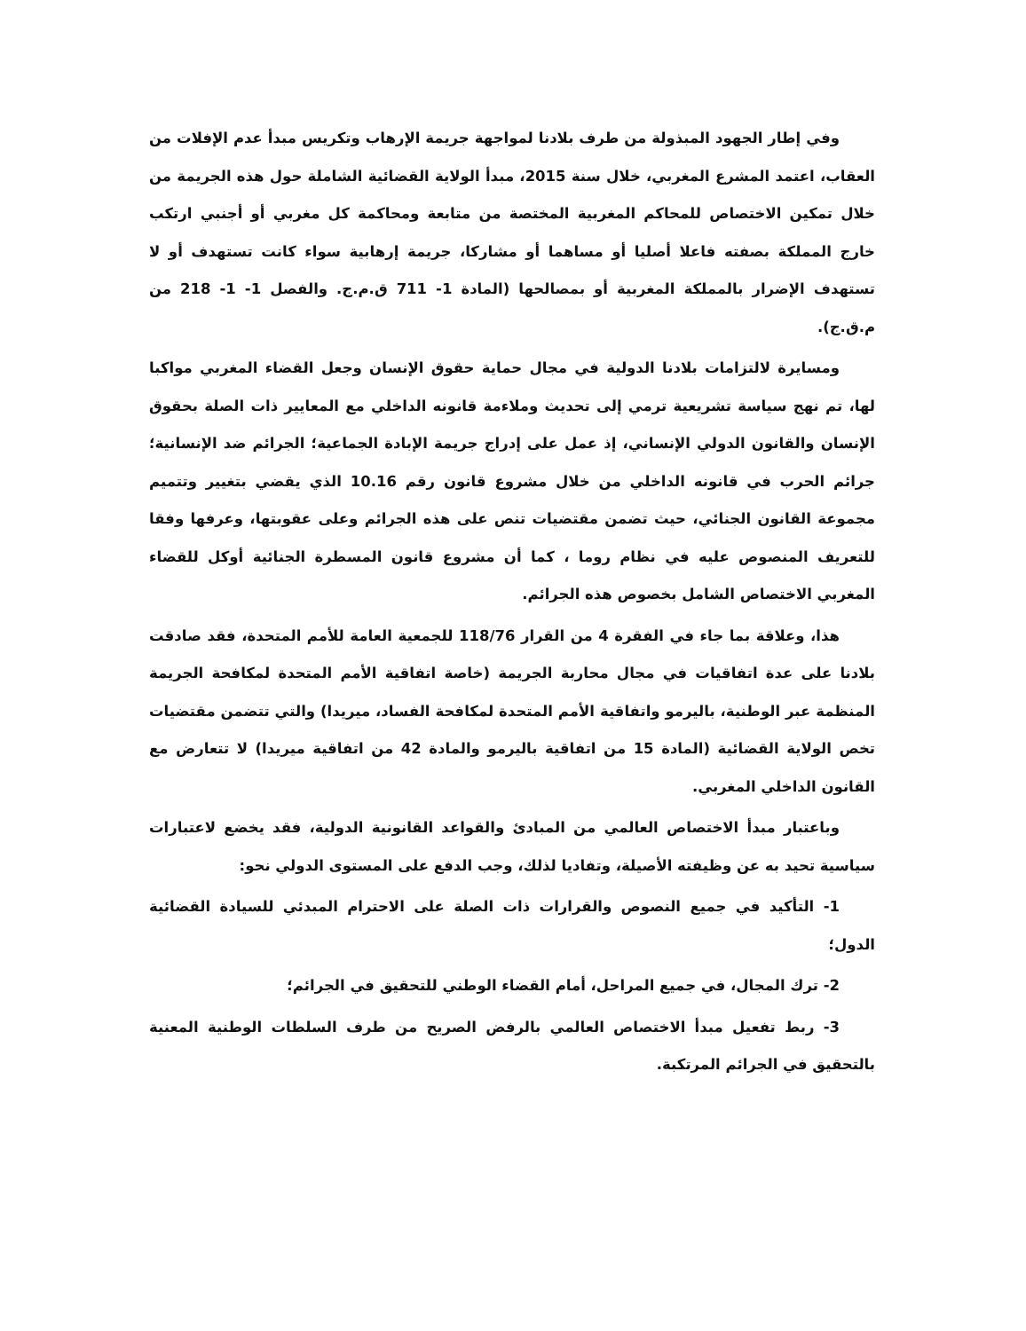وفي إطار الجهود المبذولة من طرف بلادنا لمواجهة جريمة الإرهاب وتكريس مبدأ عدم الإفلات من العقاب، اعتمد المشرع المغربي، خلال سنة 2015، مبدأ الولاية القضائية الشاملة حول هذه الجريمة من خلال تمكين الاختصاص للمحاكم المغربية المختصة من متابعة ومحاكمة كل مغربي أو أجنبي ارتكب خارج المملكة بصفته فاعلا أصليا أو مساهما أو مشاركا، جريمة إرهابية سواء كانت تستهدف أو لا تستهدف الإضرار بالمملكة المغربية أو بمصالحها (المادة 1- 711 ق.م.ج. والفصل 1- 1- 218 من م.ق.ج).
ومسايرة لالتزامات بلادنا الدولية في مجال حماية حقوق الإنسان وجعل القضاء المغربي مواكبا لها، تم نهج سياسة تشريعية ترمي إلى تحديث وملاءمة قانونه الداخلي مع المعايير ذات الصلة بحقوق الإنسان والقانون الدولي الإنساني، إذ عمل على إدراج جريمة الإبادة الجماعية؛ الجرائم ضد الإنسانية؛ جرائم الحرب في قانونه الداخلي من خلال مشروع قانون رقم 10.16 الذي يقضي بتغيير وتتميم مجموعة القانون الجنائي، حيث تضمن مقتضيات تنص على هذه الجرائم وعلى عقوبتها، وعرفها وفقا للتعريف المنصوص عليه في نظام روما ، كما أن مشروع قانون المسطرة الجنائية أوكل للقضاء المغربي الاختصاص الشامل بخصوص هذه الجرائم.
هذا، وعلاقة بما جاء في الفقرة 4 من القرار 118/76 للجمعية العامة للأمم المتحدة، فقد صادقت بلادنا على عدة اتفاقيات في مجال محاربة الجريمة (خاصة اتفاقية الأمم المتحدة لمكافحة الجريمة المنظمة عبر الوطنية، باليرمو واتفاقية الأمم المتحدة لمكافحة الفساد، ميريدا) والتي تتضمن مقتضيات تخص الولاية القضائية (المادة 15 من اتفاقية باليرمو والمادة 42 من اتفاقية ميريدا) لا تتعارض مع القانون الداخلي المغربي.
وباعتبار مبدأ الاختصاص العالمي من المبادئ والقواعد القانونية الدولية، فقد يخضع لاعتبارات سياسية تحيد به عن وظيفته الأصيلة، وتفاديا لذلك، وجب الدفع على المستوى الدولي نحو:
1- التأكيد في جميع النصوص والقرارات ذات الصلة على الاحترام المبدئي للسيادة القضائية الدول؛
2- ترك المجال، في جميع المراحل، أمام القضاء الوطني للتحقيق في الجرائم؛
3- ربط تفعيل مبدأ الاختصاص العالمي بالرفض الصريح من طرف السلطات الوطنية المعنية بالتحقيق في الجرائم المرتكبة.